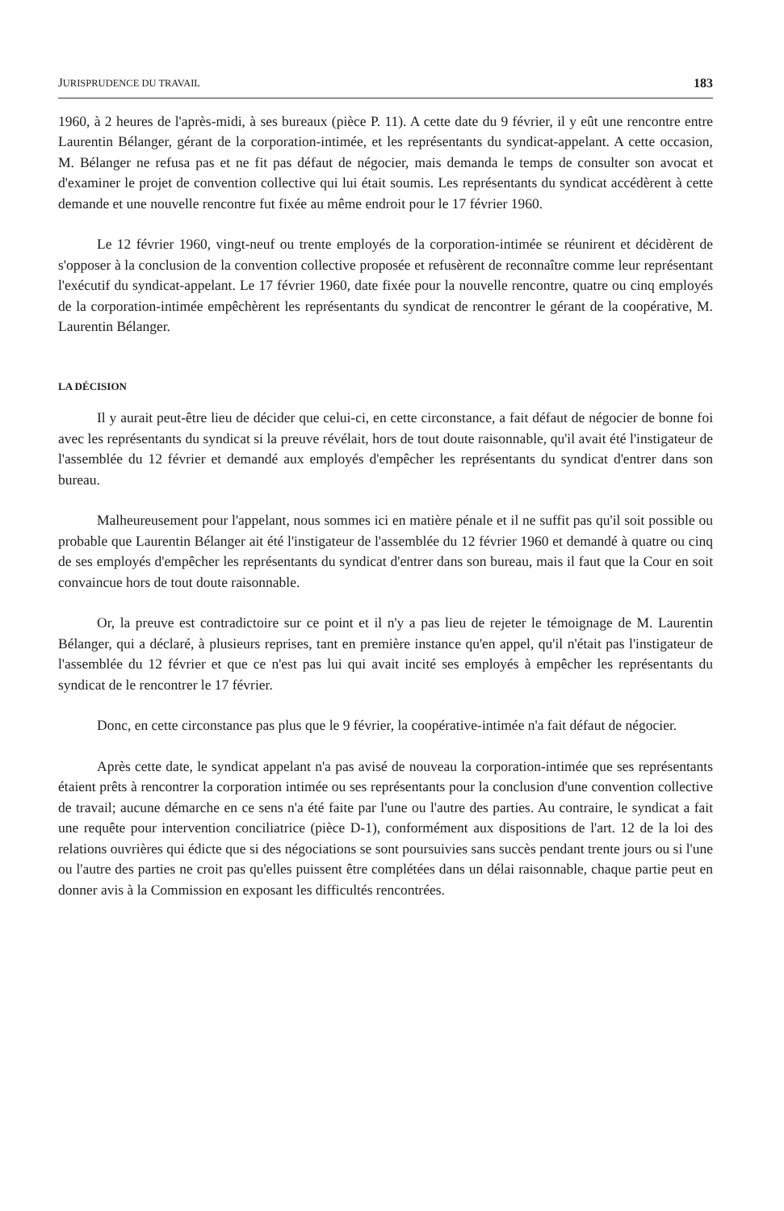JURISPRUDENCE DU TRAVAIL 183
1960, à 2 heures de l'après-midi, à ses bureaux (pièce P. 11). A cette date du 9 février, il y eût une rencontre entre Laurentin Bélanger, gérant de la corporation-intimée, et les représentants du syndicat-appelant. A cette occasion, M. Bélanger ne refusa pas et ne fit pas défaut de négocier, mais demanda le temps de consulter son avocat et d'examiner le projet de convention collective qui lui était soumis. Les représentants du syndicat accédèrent à cette demande et une nouvelle rencontre fut fixée au même endroit pour le 17 février 1960.
Le 12 février 1960, vingt-neuf ou trente employés de la corporation-intimée se réunirent et décidèrent de s'opposer à la conclusion de la convention collective proposée et refusèrent de reconnaître comme leur représentant l'exécutif du syndicat-appelant. Le 17 février 1960, date fixée pour la nouvelle rencontre, quatre ou cinq employés de la corporation-intimée empêchèrent les représentants du syndicat de rencontrer le gérant de la coopérative, M. Laurentin Bélanger.
LA DÉCISION
Il y aurait peut-être lieu de décider que celui-ci, en cette circonstance, a fait défaut de négocier de bonne foi avec les représentants du syndicat si la preuve révélait, hors de tout doute raisonnable, qu'il avait été l'instigateur de l'assemblée du 12 février et demandé aux employés d'empêcher les représentants du syndicat d'entrer dans son bureau.
Malheureusement pour l'appelant, nous sommes ici en matière pénale et il ne suffit pas qu'il soit possible ou probable que Laurentin Bélanger ait été l'instigateur de l'assemblée du 12 février 1960 et demandé à quatre ou cinq de ses employés d'empêcher les représentants du syndicat d'entrer dans son bureau, mais il faut que la Cour en soit convaincue hors de tout doute raisonnable.
Or, la preuve est contradictoire sur ce point et il n'y a pas lieu de rejeter le témoignage de M. Laurentin Bélanger, qui a déclaré, à plusieurs reprises, tant en première instance qu'en appel, qu'il n'était pas l'instigateur de l'assemblée du 12 février et que ce n'est pas lui qui avait incité ses employés à empêcher les représentants du syndicat de le rencontrer le 17 février.
Donc, en cette circonstance pas plus que le 9 février, la coopérative-intimée n'a fait défaut de négocier.
Après cette date, le syndicat appelant n'a pas avisé de nouveau la corporation-intimée que ses représentants étaient prêts à rencontrer la corporation intimée ou ses représentants pour la conclusion d'une convention collective de travail; aucune démarche en ce sens n'a été faite par l'une ou l'autre des parties. Au contraire, le syndicat a fait une requête pour intervention conciliatrice (pièce D-1), conformément aux dispositions de l'art. 12 de la loi des relations ouvrières qui édicte que si des négociations se sont poursuivies sans succès pendant trente jours ou si l'une ou l'autre des parties ne croit pas qu'elles puissent être complétées dans un délai raisonnable, chaque partie peut en donner avis à la Commission en exposant les difficultés rencontrées.